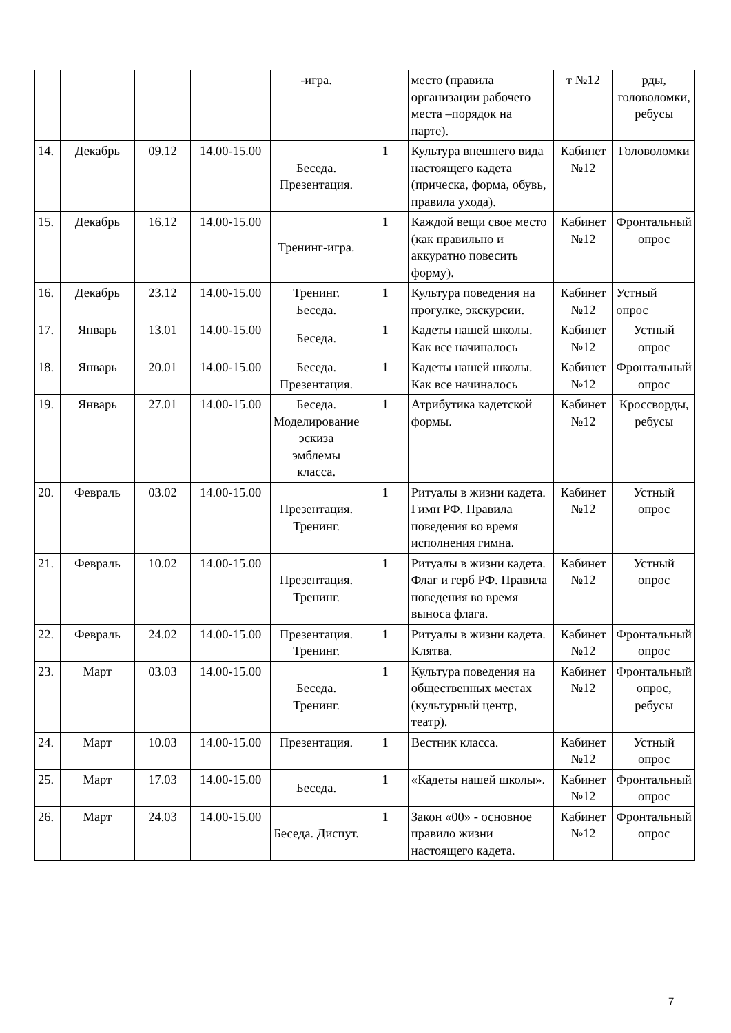| | | | | -игра. | | место (правила организации рабочего места –порядок на парте). | т №12 | рды, головоломки, ребусы |
| 14. | Декабрь | 09.12 | 14.00-15.00 | Беседа. Презентация. | 1 | Культура внешнего вида настоящего кадета (прическа, форма, обувь, правила ухода). | Кабинет №12 | Головоломки |
| 15. | Декабрь | 16.12 | 14.00-15.00 | Тренинг-игра. | 1 | Каждой вещи свое место (как правильно и аккуратно повесить форму). | Кабинет №12 | Фронтальный опрос |
| 16. | Декабрь | 23.12 | 14.00-15.00 | Тренинг. Беседа. | 1 | Культура поведения на прогулке, экскурсии. | Кабинет №12 | Устный опрос |
| 17. | Январь | 13.01 | 14.00-15.00 | Беседа. | 1 | Кадеты нашей школы. Как все начиналось | Кабинет №12 | Устный опрос |
| 18. | Январь | 20.01 | 14.00-15.00 | Беседа. Презентация. | 1 | Кадеты нашей школы. Как все начиналось | Кабинет №12 | Фронтальный опрос |
| 19. | Январь | 27.01 | 14.00-15.00 | Беседа. Моделирование эскиза эмблемы класса. | 1 | Атрибутика кадетской формы. | Кабинет №12 | Кроссворды, ребусы |
| 20. | Февраль | 03.02 | 14.00-15.00 | Презентация. Тренинг. | 1 | Ритуалы в жизни кадета. Гимн РФ. Правила поведения во время исполнения гимна. | Кабинет №12 | Устный опрос |
| 21. | Февраль | 10.02 | 14.00-15.00 | Презентация. Тренинг. | 1 | Ритуалы в жизни кадета. Флаг и герб РФ. Правила поведения во время выноса флага. | Кабинет №12 | Устный опрос |
| 22. | Февраль | 24.02 | 14.00-15.00 | Презентация. Тренинг. | 1 | Ритуалы в жизни кадета. Клятва. | Кабинет №12 | Фронтальный опрос |
| 23. | Март | 03.03 | 14.00-15.00 | Беседа. Тренинг. | 1 | Культура поведения на общественных местах (культурный центр, театр). | Кабинет №12 | Фронтальный опрос, ребусы |
| 24. | Март | 10.03 | 14.00-15.00 | Презентация. | 1 | Вестник класса. | Кабинет №12 | Устный опрос |
| 25. | Март | 17.03 | 14.00-15.00 | Беседа. | 1 | «Кадеты нашей школы». | Кабинет №12 | Фронтальный опрос |
| 26. | Март | 24.03 | 14.00-15.00 | Беседа. Диспут. | 1 | Закон «00» - основное правило жизни настоящего кадета. | Кабинет №12 | Фронтальный опрос |
7